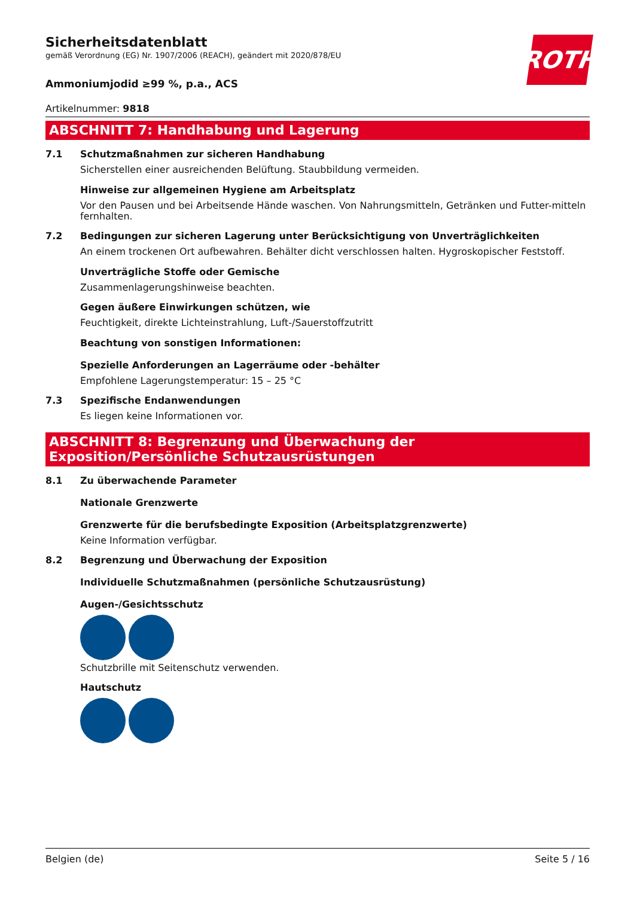ROTH
Sicherheitsdatenblatt
gemäß Verordnung (EG) Nr. 1907/2006 (REACH), geändert mit 2020/878/EU
Ammoniumjodid ≥99 %, p.a., ACS
Artikelnummer: 9818
ABSCHNITT 7: Handhabung und Lagerung
7.1 Schutzmaßnahmen zur sicheren Handhabung
Sicherstellen einer ausreichenden Belüftung. Staubbildung vermeiden.
Hinweise zur allgemeinen Hygiene am Arbeitsplatz
Vor den Pausen und bei Arbeitsende Hände waschen. Von Nahrungsmitteln, Getränken und Futter-mitteln fernhalten.
7.2 Bedingungen zur sicheren Lagerung unter Berücksichtigung von Unverträglichkeiten
An einem trockenen Ort aufbewahren. Behälter dicht verschlossen halten. Hygroskopischer Feststoff.
Unverträgliche Stoffe oder Gemische
Zusammenlagerungshinweise beachten.
Gegen äußere Einwirkungen schützen, wie
Feuchtigkeit, direkte Lichteinstrahlung, Luft-/Sauerstoffzutritt
Beachtung von sonstigen Informationen:
Spezielle Anforderungen an Lagerräume oder -behälter
Empfohlene Lagerungstemperatur: 15 – 25 °C
7.3 Spezifische Endanwendungen
Es liegen keine Informationen vor.
ABSCHNITT 8: Begrenzung und Überwachung der Exposition/Persönliche Schutzausrüstungen
8.1 Zu überwachende Parameter
Nationale Grenzwerte
Grenzwerte für die berufsbedingte Exposition (Arbeitsplatzgrenzwerte)
Keine Information verfügbar.
8.2 Begrenzung und Überwachung der Exposition
Individuelle Schutzmaßnahmen (persönliche Schutzausrüstung)
Augen-/Gesichtsschutz
Schutzbrille mit Seitenschutz verwenden.
Hautschutz
Belgien (de) Seite 5 / 16